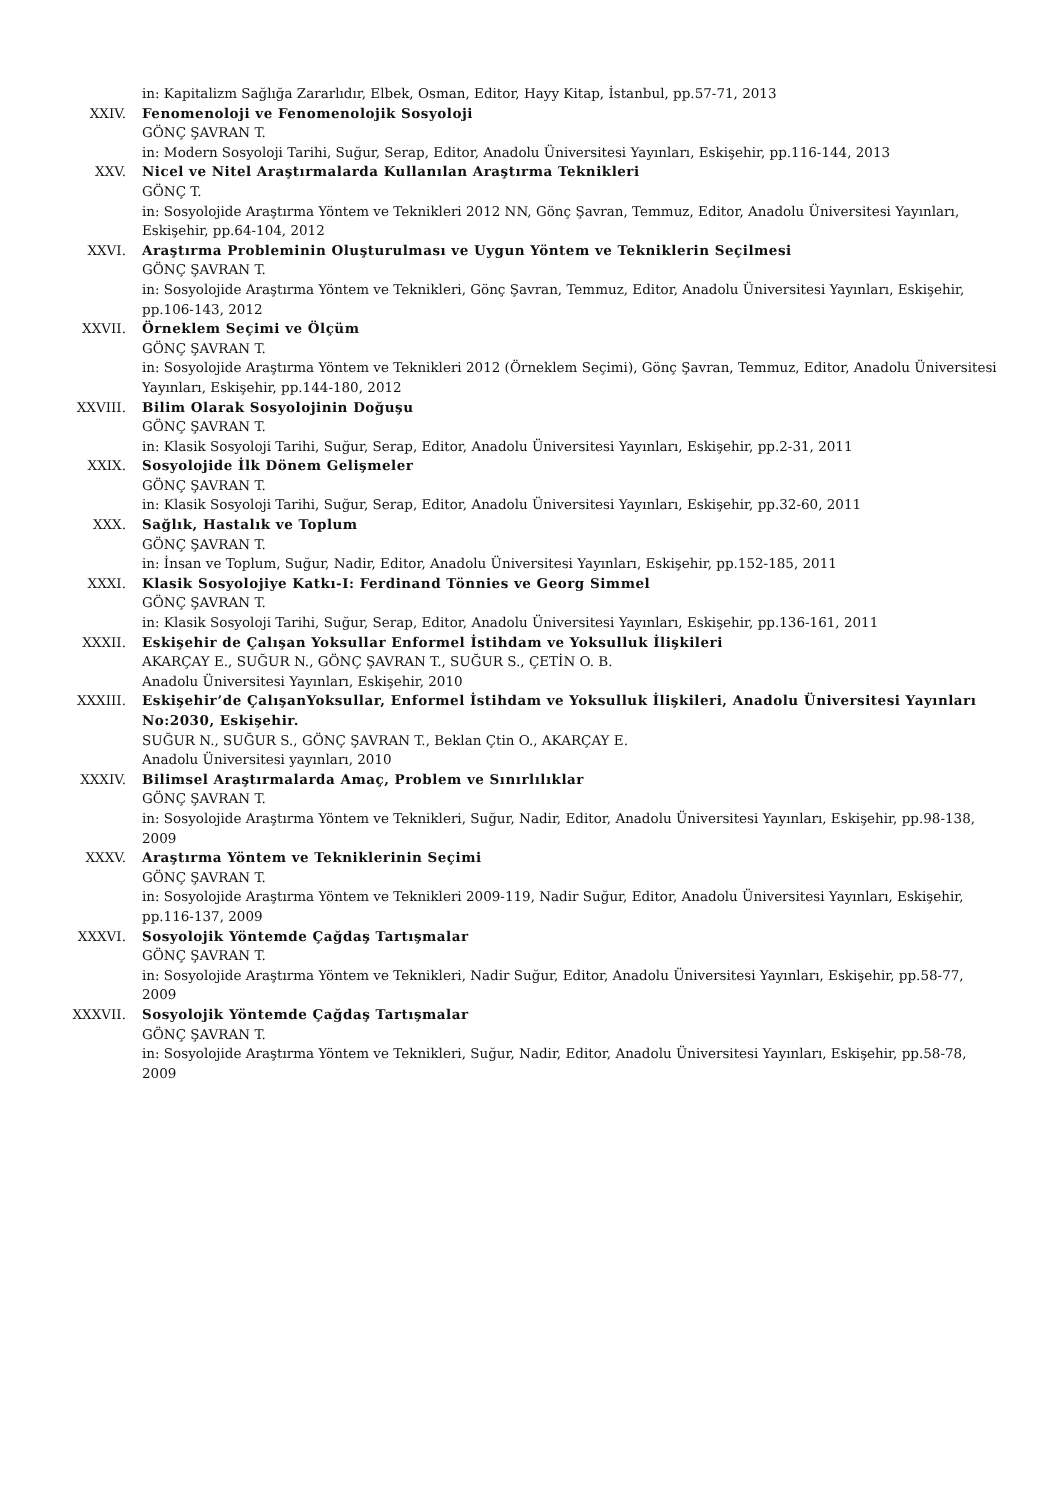in: Kapitalizm Sağlığa Zararlıdır, Elbek, Osman, Editor, Hayy Kitap, İstanbul, pp.57-71, 2013
XXIV. Fenomenoloji ve Fenomenolojik Sosyoloji
GÖNÇ ŞAVRAN T.
in: Modern Sosyoloji Tarihi, Suğur, Serap, Editor, Anadolu Üniversitesi Yayınları, Eskişehir, pp.116-144, 2013
XXV. Nicel ve Nitel Araştırmalarda Kullanılan Araştırma Teknikleri
GÖNÇ T.
in: Sosyolojide Araştırma Yöntem ve Teknikleri 2012 NN, Gönç Şavran, Temmuz, Editor, Anadolu Üniversitesi Yayınları, Eskişehir, pp.64-104, 2012
XXVI. Araştırma Probleminin Oluşturulması ve Uygun Yöntem ve Tekniklerin Seçilmesi
GÖNÇ ŞAVRAN T.
in: Sosyolojide Araştırma Yöntem ve Teknikleri, Gönç Şavran, Temmuz, Editor, Anadolu Üniversitesi Yayınları, Eskişehir, pp.106-143, 2012
XXVII. Örneklem Seçimi ve Ölçüm
GÖNÇ ŞAVRAN T.
in: Sosyolojide Araştırma Yöntem ve Teknikleri 2012 (Örneklem Seçimi), Gönç Şavran, Temmuz, Editor, Anadolu Üniversitesi Yayınları, Eskişehir, pp.144-180, 2012
XXVIII. Bilim Olarak Sosyolojinin Doğuşu
GÖNÇ ŞAVRAN T.
in: Klasik Sosyoloji Tarihi, Suğur, Serap, Editor, Anadolu Üniversitesi Yayınları, Eskişehir, pp.2-31, 2011
XXIX. Sosyolojide İlk Dönem Gelişmeler
GÖNÇ ŞAVRAN T.
in: Klasik Sosyoloji Tarihi, Suğur, Serap, Editor, Anadolu Üniversitesi Yayınları, Eskişehir, pp.32-60, 2011
XXX. Sağlık, Hastalık ve Toplum
GÖNÇ ŞAVRAN T.
in: İnsan ve Toplum, Suğur, Nadir, Editor, Anadolu Üniversitesi Yayınları, Eskişehir, pp.152-185, 2011
XXXI. Klasik Sosyolojiye Katkı-I: Ferdinand Tönnies ve Georg Simmel
GÖNÇ ŞAVRAN T.
in: Klasik Sosyoloji Tarihi, Suğur, Serap, Editor, Anadolu Üniversitesi Yayınları, Eskişehir, pp.136-161, 2011
XXXII. Eskişehir de Çalışan Yoksullar Enformel İstihdam ve Yoksulluk İlişkileri
AKARÇAY E., SUĞUR N., GÖNÇ ŞAVRAN T., SUĞUR S., ÇETİN O. B.
Anadolu Üniversitesi Yayınları, Eskişehir, 2010
XXXIII. Eskişehir’de ÇalışanYoksullar, Enformel İstihdam ve Yoksulluk İlişkileri, Anadolu Üniversitesi Yayınları No:2030, Eskişehir.
SUĞUR N., SUĞUR S., GÖNÇ ŞAVRAN T., Beklan Çtin O., AKARÇAY E.
Anadolu Üniversitesi yayınları, 2010
XXXIV. Bilimsel Araştırmalarda Amaç, Problem ve Sınırlılıklar
GÖNÇ ŞAVRAN T.
in: Sosyolojide Araştırma Yöntem ve Teknikleri, Suğur, Nadir, Editor, Anadolu Üniversitesi Yayınları, Eskişehir, pp.98-138, 2009
XXXV. Araştırma Yöntem ve Tekniklerinin Seçimi
GÖNÇ ŞAVRAN T.
in: Sosyolojide Araştırma Yöntem ve Teknikleri 2009-119, Nadir Suğur, Editor, Anadolu Üniversitesi Yayınları, Eskişehir, pp.116-137, 2009
XXXVI. Sosyolojik Yöntemde Çağdaş Tartışmalar
GÖNÇ ŞAVRAN T.
in: Sosyolojide Araştırma Yöntem ve Teknikleri, Nadir Suğur, Editor, Anadolu Üniversitesi Yayınları, Eskişehir, pp.58-77, 2009
XXXVII. Sosyolojik Yöntemde Çağdaş Tartışmalar
GÖNÇ ŞAVRAN T.
in: Sosyolojide Araştırma Yöntem ve Teknikleri, Suğur, Nadir, Editor, Anadolu Üniversitesi Yayınları, Eskişehir, pp.58-78, 2009